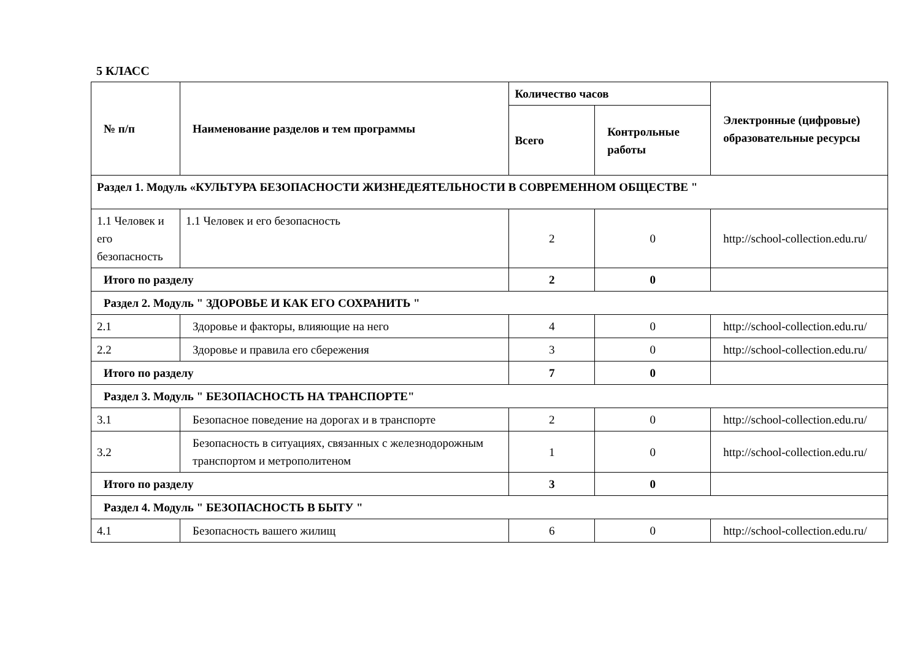5 КЛАСС
| № п/п | Наименование разделов и тем программы | Количество часов | | Электронные (цифровые) образовательные ресурсы |
| --- | --- | --- | --- | --- |
| | | Всего | Контрольные работы | |
| Раздел 1. Модуль «КУЛЬТУРА БЕЗОПАСНОСТИ ЖИЗНЕДЕЯТЕЛЬНОСТИ В СОВРЕМЕННОМ ОБЩЕСТВЕ " | | | | |
| 1.1 Человек и его безопасность | 1.1 Человек и его безопасность | 2 | 0 | http://school-collection.edu.ru/ |
| Итого по разделу | | 2 | 0 | |
| Раздел 2. Модуль " ЗДОРОВЬЕ И КАК ЕГО СОХРАНИТЬ " | | | | |
| 2.1 | Здоровье и факторы, влияющие на него | 4 | 0 | http://school-collection.edu.ru/ |
| 2.2 | Здоровье и правила его сбережения | 3 | 0 | http://school-collection.edu.ru/ |
| Итого по разделу | | 7 | 0 | |
| Раздел 3. Модуль " БЕЗОПАСНОСТЬ НА ТРАНСПОРТЕ" | | | | |
| 3.1 | Безопасное поведение на дорогах и в транспорте | 2 | 0 | http://school-collection.edu.ru/ |
| 3.2 | Безопасность в ситуациях, связанных с железнодорожным транспортом и метрополитеном | 1 | 0 | http://school-collection.edu.ru/ |
| Итого по разделу | | 3 | 0 | |
| Раздел 4. Модуль " БЕЗОПАСНОСТЬ В БЫТУ " | | | | |
| 4.1 | Безопасность вашего жилищ | 6 | 0 | http://school-collection.edu.ru/ |